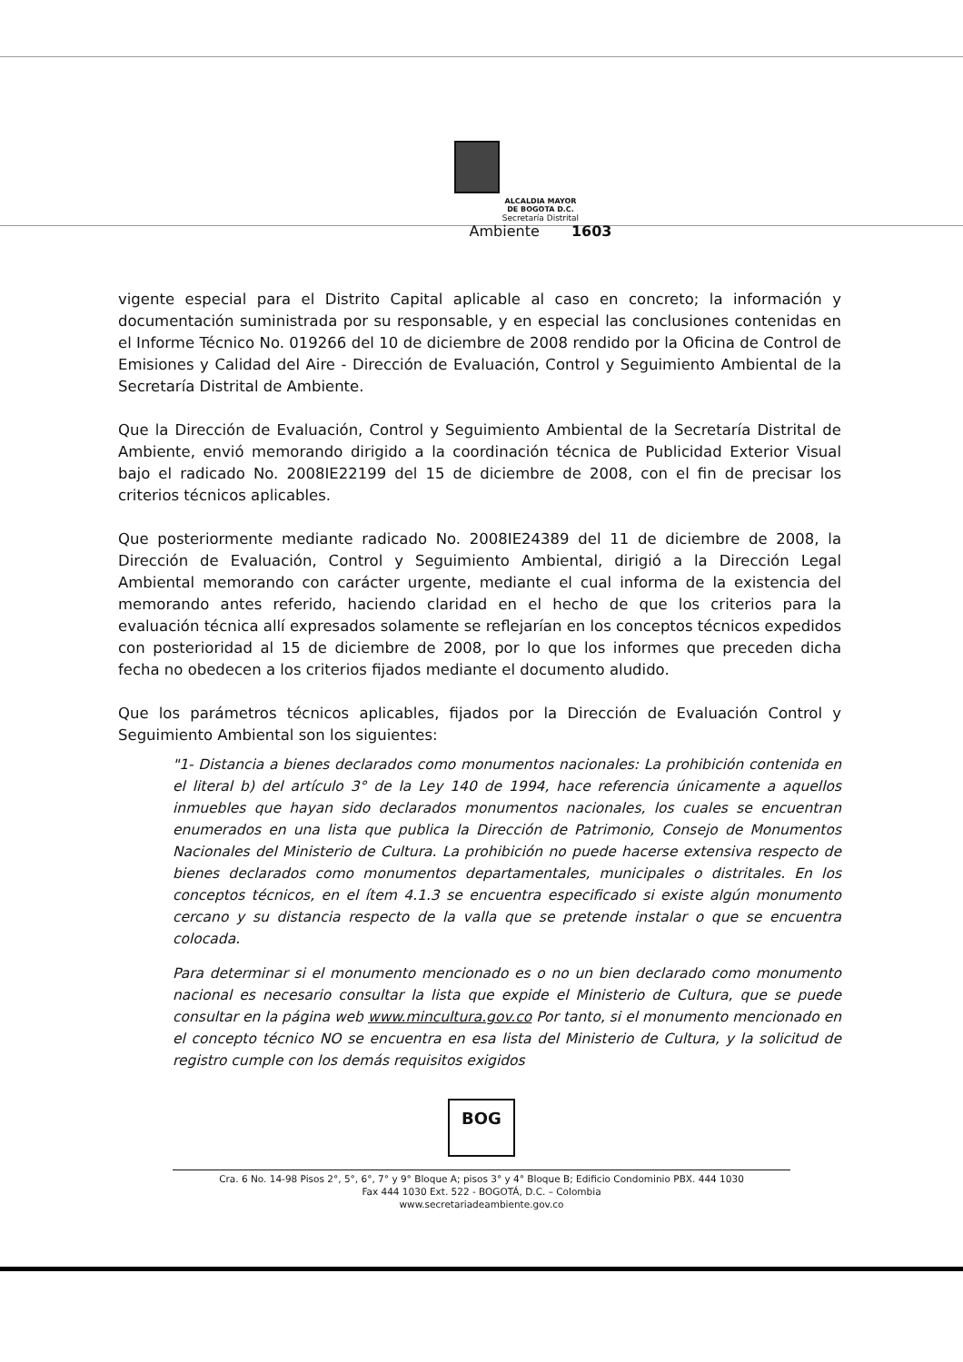ALCALDIA MAYOR
DE BOGOTA D.C.
Secretaría Distrital
Ambiente 1603
vigente especial para el Distrito Capital aplicable al caso en concreto; la información y documentación suministrada por su responsable, y en especial las conclusiones contenidas en el Informe Técnico No. 019266 del 10 de diciembre de 2008 rendido por la Oficina de Control de Emisiones y Calidad del Aire - Dirección de Evaluación, Control y Seguimiento Ambiental de la Secretaría Distrital de Ambiente.
Que la Dirección de Evaluación, Control y Seguimiento Ambiental de la Secretaría Distrital de Ambiente, envió memorando dirigido a la coordinación técnica de Publicidad Exterior Visual bajo el radicado No. 2008IE22199 del 15 de diciembre de 2008, con el fin de precisar los criterios técnicos aplicables.
Que posteriormente mediante radicado No. 2008IE24389 del 11 de diciembre de 2008, la Dirección de Evaluación, Control y Seguimiento Ambiental, dirigió a la Dirección Legal Ambiental memorando con carácter urgente, mediante el cual informa de la existencia del memorando antes referido, haciendo claridad en el hecho de que los criterios para la evaluación técnica allí expresados solamente se reflejarían en los conceptos técnicos expedidos con posterioridad al 15 de diciembre de 2008, por lo que los informes que preceden dicha fecha no obedecen a los criterios fijados mediante el documento aludido.
Que los parámetros técnicos aplicables, fijados por la Dirección de Evaluación Control y Seguimiento Ambiental son los siguientes:
"1- Distancia a bienes declarados como monumentos nacionales: La prohibición contenida en el literal b) del artículo 3° de la Ley 140 de 1994, hace referencia únicamente a aquellos inmuebles que hayan sido declarados monumentos nacionales, los cuales se encuentran enumerados en una lista que publica la Dirección de Patrimonio, Consejo de Monumentos Nacionales del Ministerio de Cultura. La prohibición no puede hacerse extensiva respecto de bienes declarados como monumentos departamentales, municipales o distritales. En los conceptos técnicos, en el ítem 4.1.3 se encuentra especificado si existe algún monumento cercano y su distancia respecto de la valla que se pretende instalar o que se encuentra colocada.
Para determinar si el monumento mencionado es o no un bien declarado como monumento nacional es necesario consultar la lista que expide el Ministerio de Cultura, que se puede consultar en la página web www.mincultura.gov.co Por tanto, si el monumento mencionado en el concepto técnico NO se encuentra en esa lista del Ministerio de Cultura, y la solicitud de registro cumple con los demás requisitos exigidos
BOG
Cra. 6 No. 14-98 Pisos 2°, 5°, 6°, 7° y 9° Bloque A; pisos 3° y 4° Bloque B; Edificio Condominio PBX. 444 1030
Fax 444 1030 Ext. 522 - BOGOTÁ, D.C. – Colombia
www.secretariadeambiente.gov.co